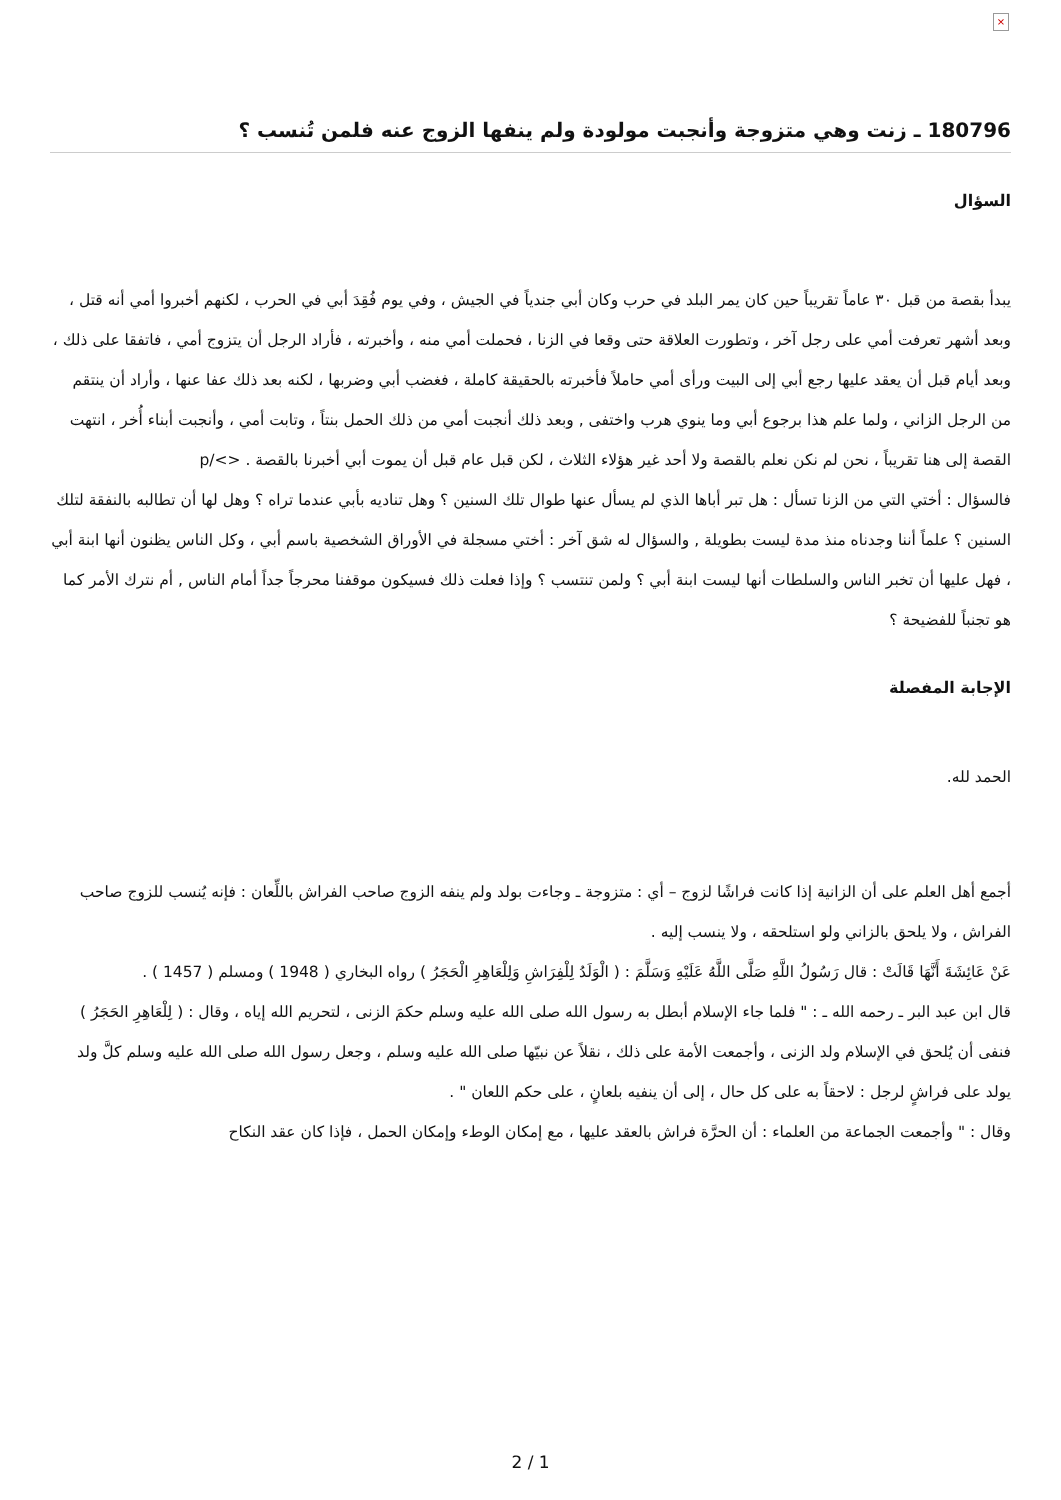×
180796 ـ زنت وهي متزوجة وأنجبت مولودة ولم ينفها الزوج عنه فلمن تُنسب ؟
السؤال
يبدأ بقصة من قبل ٣٠ عاماً تقريباً حين كان يمر البلد في حرب وكان أبي جندياً في الجيش ، وفي يوم فُقِدَ أبي في الحرب ، لكنهم أخبروا أمي أنه قتل ، وبعد أشهر تعرفت أمي على رجل آخر ، وتطورت العلاقة حتى وقعا في الزنا ، فحملت أمي منه ، وأخبرته ، فأراد الرجل أن يتزوج أمي ، فاتفقا على ذلك ، وبعد أيام قبل أن يعقد عليها رجع أبي إلى البيت ورأى أمي حاملاً فأخبرته بالحقيقة كاملة ، فغضب أبي وضربها ، لكنه بعد ذلك عفا عنها ، وأراد أن ينتقم من الرجل الزاني ، ولما علم هذا برجوع أبي وما ينوي هرب واختفى , وبعد ذلك أنجبت أمي من ذلك الحمل بنتاً ، وتابت أمي ، وأنجبت أبناء أُخر ، انتهت القصة إلى هنا تقريباً ، نحن لم نكن نعلم بالقصة ولا أحد غير هؤلاء الثلاث ، لكن قبل عام قبل أن يموت أبي أخبرنا بالقصة . <>/p
فالسؤال : أختي التي من الزنا تسأل : هل تبر أباها الذي لم يسأل عنها طوال تلك السنين ؟ وهل تناديه بأبي عندما تراه ؟ وهل لها أن تطالبه بالنفقة لتلك السنين ؟ علماً أننا وجدناه منذ مدة ليست بطويلة , والسؤال له شق آخر : أختي مسجلة في الأوراق الشخصية باسم أبي ، وكل الناس يظنون أنها ابنة أبي ، فهل عليها أن تخبر الناس والسلطات أنها ليست ابنة أبي ؟ ولمن تنتسب ؟ وإذا فعلت ذلك فسيكون موقفنا محرجاً جداً أمام الناس , أم نترك الأمر كما هو تجنباً للفضيحة ؟
الإجابة المفصلة
الحمد لله.
أجمع أهل العلم على أن الزانية إذا كانت فراشًا لزوج – أي : متزوجة ـ وجاءت بولد ولم ينفه الزوج صاحب الفراش باللِّعان : فإنه يُنسب للزوج صاحب الفراش ، ولا يلحق بالزاني ولو استلحقه ، ولا ينسب إليه .
عَنْ عَائِشَةَ أَنَّهَا قَالَتْ : قال رَسُولُ اللَّهِ صَلَّى اللَّهُ عَلَيْهِ وَسَلَّمَ : ( الْوَلَدُ لِلْفِرَاشِ وَلِلْعَاهِرِ الْحَجَرُ ) رواه البخاري ( 1948 ) ومسلم ( 1457 ) .
قال ابن عبد البر ـ رحمه الله ـ : " فلما جاء الإسلام أبطل به رسول الله صلى الله عليه وسلم حكمَ الزنى ، لتحريم الله إياه ، وقال : ( لِلْعَاهِرِ الحَجَرُ ) فنفى أن يُلحق في الإسلام ولد الزنى ، وأجمعت الأمة على ذلك ، نقلاً عن نبيّها صلى الله عليه وسلم ، وجعل رسول الله صلى الله عليه وسلم كلَّ ولد يولد على فراشٍ لرجل : لاحقاً به على كل حال ، إلى أن ينفيه بلعانٍ ، على حكم اللعان " .
وقال : " وأجمعت الجماعة من العلماء : أن الحرَّة فراش بالعقد عليها ، مع إمكان الوطء وإمكان الحمل ، فإذا كان عقد النكاح
2 / 1